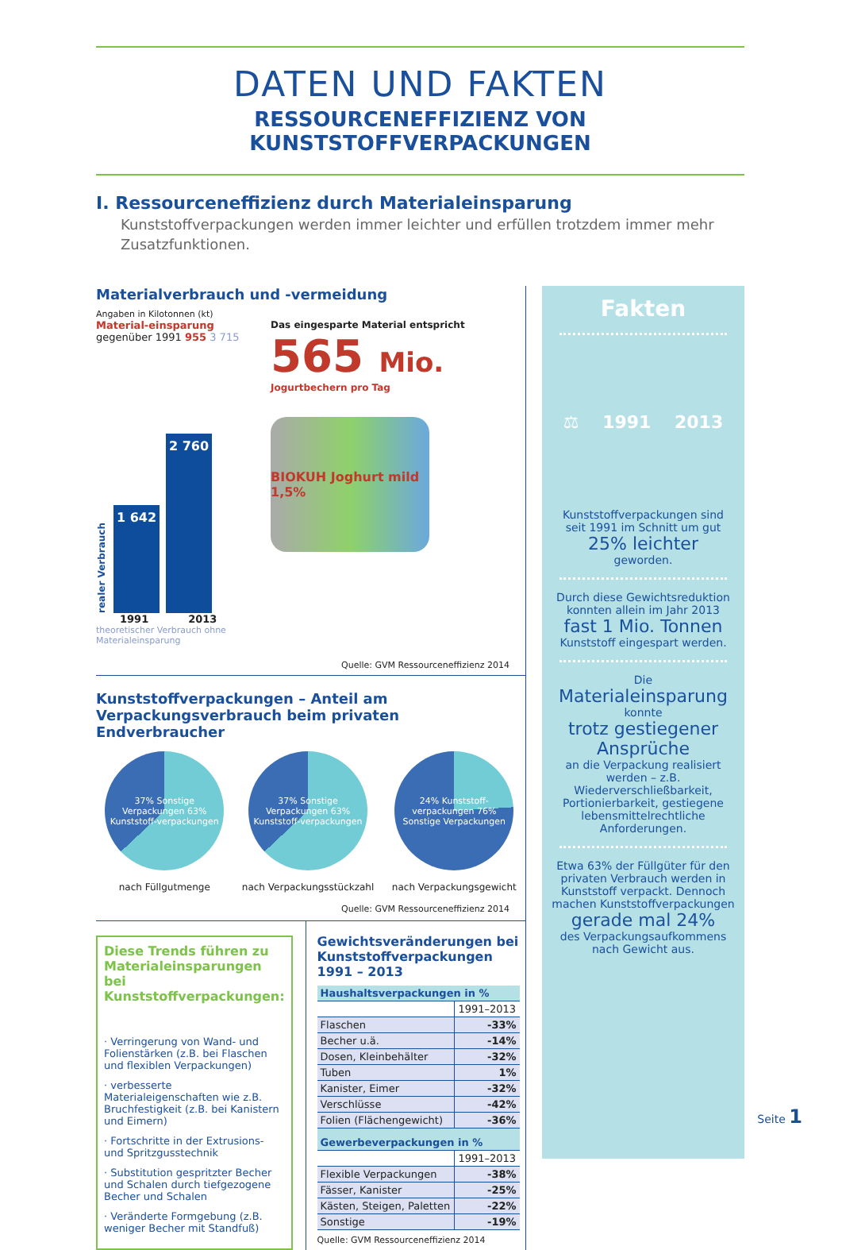DATEN UND FAKTEN
RESSOURCENEFFIZIENZ VON KUNSTSTOFFVERPACKUNGEN
I. Ressourceneffizienz durch Materialeinsparung
Kunststoffverpackungen werden immer leichter und erfüllen trotzdem immer mehr Zusatzfunktionen.
Materialverbrauch und -vermeidung
Angaben in Kilotonnen (kt)
Material-einsparung gegenüber 1991 955 3 715
realer Verbrauch
1 642
2 760
1991 2013
theoretischer Verbrauch ohne Materialeinsparung
Das eingesparte Material entspricht
565 Mio.
Jogurtbechern pro Tag
BIOKUH Joghurt mild 1,5%
Quelle: GVM Ressourceneffizienz 2014
Kunststoffverpackungen – Anteil am Verpackungsverbrauch beim privaten Endverbraucher
37% Sonstige Verpackungen 63% Kunststoff-verpackungen
nach Füllgutmenge
37% Sonstige Verpackungen 63% Kunststoff-verpackungen
nach Verpackungsstückzahl
24% Kunststoff-verpackungen 76% Sonstige Verpackungen
nach Verpackungsgewicht
Quelle: GVM Ressourceneffizienz 2014
Diese Trends führen zu Materialeinsparungen bei Kunststoffverpackungen:
· Verringerung von Wand- und Folienstärken (z.B. bei Flaschen und flexiblen Verpackungen)
· verbesserte Materialeigenschaften wie z.B. Bruchfestigkeit (z.B. bei Kanistern und Eimern)
· Fortschritte in der Extrusions- und Spritzgusstechnik
· Substitution gespritzter Becher und Schalen durch tiefgezogene Becher und Schalen
· Veränderte Formgebung (z.B. weniger Becher mit Standfuß)
Gewichtsveränderungen bei Kunststoffverpackungen 1991 – 2013
| Haushaltsverpackungen in % | |
| --- | --- |
| | 1991–2013 |
| Flaschen | -33% |
| Becher u.ä. | -14% |
| Dosen, Kleinbehälter | -32% |
| Tuben | 1% |
| Kanister, Eimer | -32% |
| Verschlüsse | -42% |
| Folien (Flächengewicht) | -36% |
| Gewerbeverpackungen in % | |
| | 1991–2013 |
| Flexible Verpackungen | -38% |
| Fässer, Kanister | -25% |
| Kästen, Steigen, Paletten | -22% |
| Sonstige | -19% |
Quelle: GVM Ressourceneffizienz 2014
Fakten
⚖ 1991 2013
Kunststoffverpackungen sind seit 1991 im Schnitt um gut
25% leichter
geworden.
Durch diese Gewichtsreduktion konnten allein im Jahr 2013
fast 1 Mio. Tonnen
Kunststoff eingespart werden.
Die
Materialeinsparung
konnte
trotz gestiegener Ansprüche
an die Verpackung realisiert werden – z.B. Wiederverschließbarkeit, Portionierbarkeit, gestiegene lebensmittelrechtliche Anforderungen.
Etwa 63% der Füllgüter für den privaten Verbrauch werden in Kunststoff verpackt. Dennoch machen Kunststoffverpackungen
gerade mal 24%
des Verpackungsaufkommens nach Gewicht aus.
Seite 1